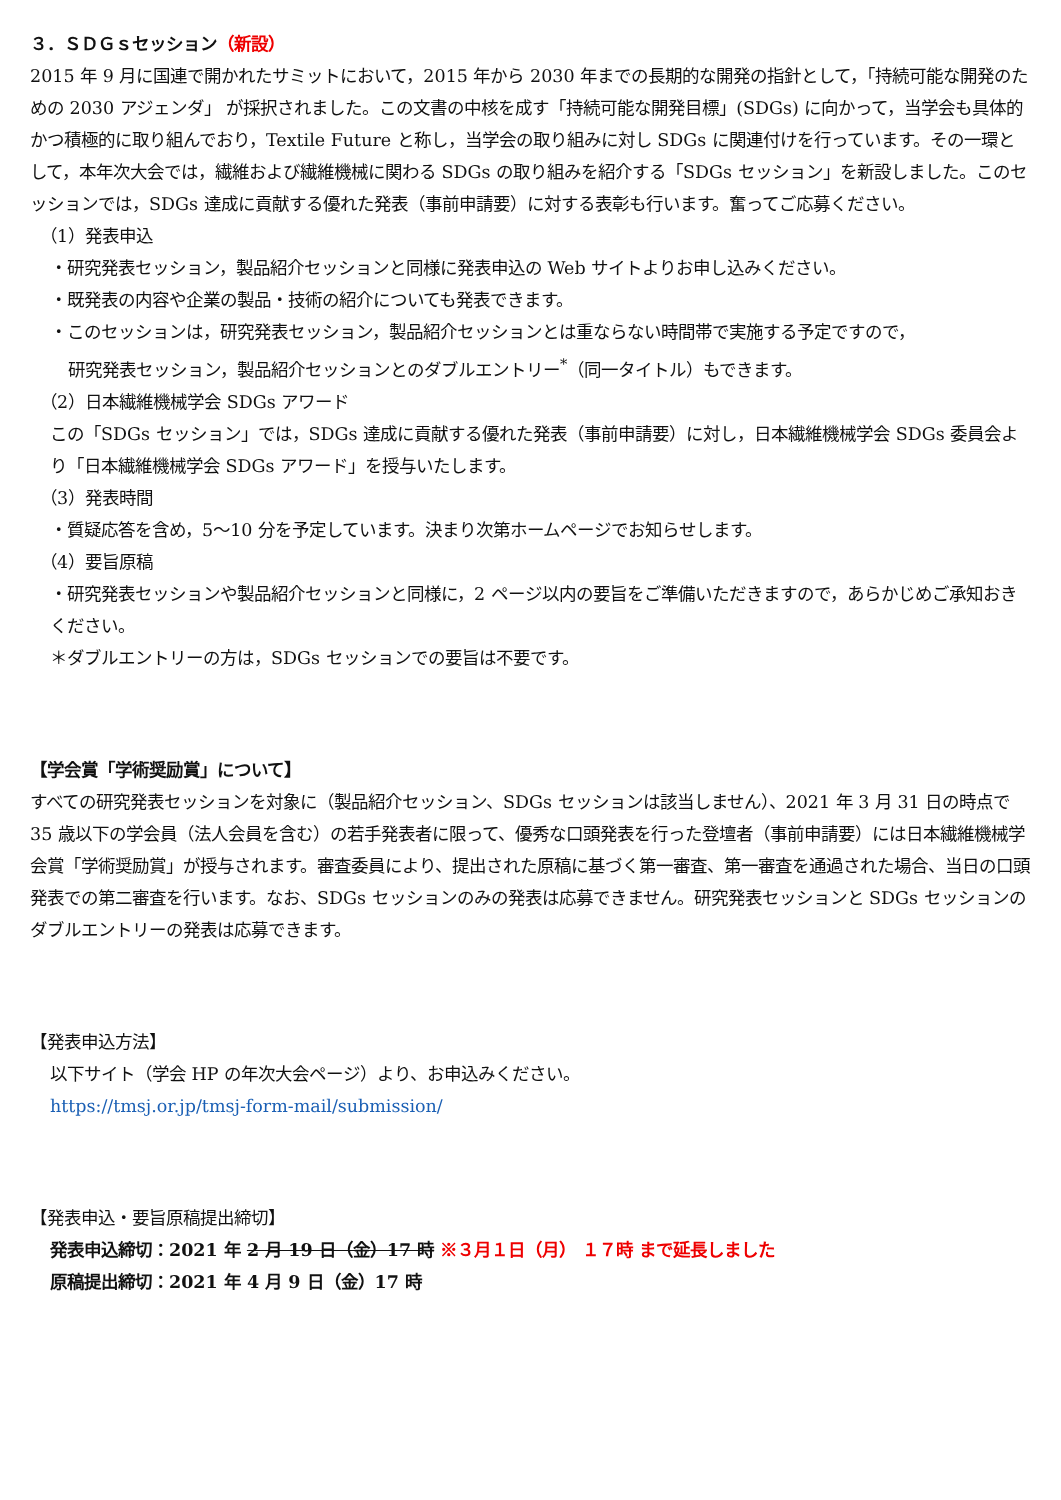３．ＳＤＧｓセッション（新設）
2015 年 9 月に国連で開かれたサミットにおいて，2015 年から 2030 年までの長期的な開発の指針として，「持続可能な開発のための 2030 アジェンダ」 が採択されました。この文書の中核を成す「持続可能な開発目標」(SDGs) に向かって，当学会も具体的かつ積極的に取り組んでおり，Textile Future と称し，当学会の取り組みに対し SDGs に関連付けを行っています。その一環として，本年次大会では，繊維および繊維機械に関わる SDGs の取り組みを紹介する「SDGs セッション」を新設しました。このセッションでは，SDGs 達成に貢献する優れた発表（事前申請要）に対する表彰も行います。奮ってご応募ください。
（1）発表申込
・研究発表セッション，製品紹介セッションと同様に発表申込の Web サイトよりお申し込みください。
・既発表の内容や企業の製品・技術の紹介についても発表できます。
・このセッションは，研究発表セッション，製品紹介セッションとは重ならない時間帯で実施する予定ですので，
研究発表セッション，製品紹介セッションとのダブルエントリー<sup>*</sup>（同一タイトル）もできます。
（2）日本繊維機械学会 SDGs アワード
この「SDGs セッション」では，SDGs 達成に貢献する優れた発表（事前申請要）に対し，日本繊維機械学会 SDGs 委員会より「日本繊維機械学会 SDGs アワード」を授与いたします。
（3）発表時間
・質疑応答を含め，5～10 分を予定しています。決まり次第ホームページでお知らせします。
（4）要旨原稿
・研究発表セッションや製品紹介セッションと同様に，2 ページ以内の要旨をご準備いただきますので，あらかじめご承知おきください。
＊ダブルエントリーの方は，SDGs セッションでの要旨は不要です。
【学会賞「学術奨励賞」について】
すべての研究発表セッションを対象に（製品紹介セッション、SDGs セッションは該当しません）、2021 年 3 月 31 日の時点で 35 歳以下の学会員（法人会員を含む）の若手発表者に限って、優秀な口頭発表を行った登壇者（事前申請要）には日本繊維機械学会賞「学術奨励賞」が授与されます。審査委員により、提出された原稿に基づく第一審査、第一審査を通過された場合、当日の口頭発表での第二審査を行います。なお、SDGs セッションのみの発表は応募できません。研究発表セッションと SDGs セッションのダブルエントリーの発表は応募できます。
【発表申込方法】
以下サイト（学会 HP の年次大会ページ）より、お申込みください。
https://tmsj.or.jp/tmsj-form-mail/submission/
【発表申込・要旨原稿提出締切】
発表申込締切：2021 年 2 月 19 日（金）17 時 ※３月１日（月） １７時 まで延長しました
原稿提出締切：2021 年 4 月 9 日（金）17 時